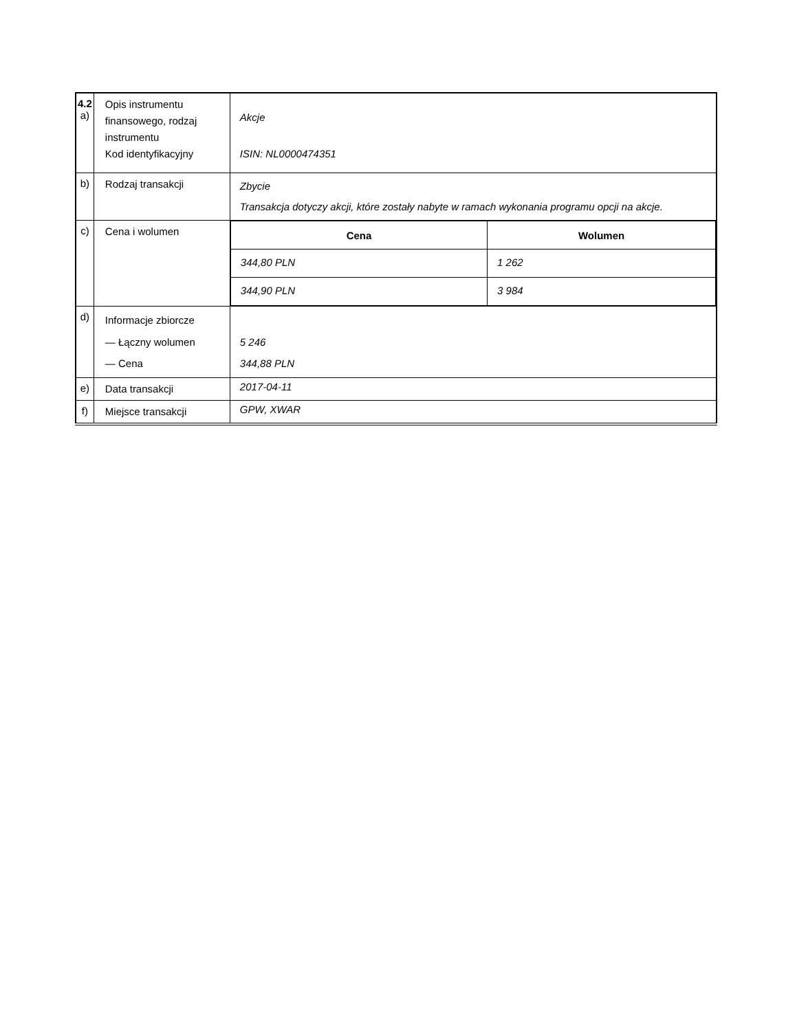| 4.2 a) | Opis instrumentu finansowego, rodzaj instrumentu Kod identyfikacyjny | Akcje ISIN: NL0000474351 |
| b) | Rodzaj transakcji | Zbycie Transakcja dotyczy akcji, które zostały nabyte w ramach wykonania programu opcji na akcje. |
| c) | Cena i wolumen | / Cena / Wolumen / / --- / --- / / 344,80 PLN / 1 262 / / 344,90 PLN / 3 984 / |
| d) | Informacje zbiorcze — Łączny wolumen — Cena | 5 246 344,88 PLN |
| e) | Data transakcji | 2017-04-11 |
| f) | Miejsce transakcji | GPW, XWAR |